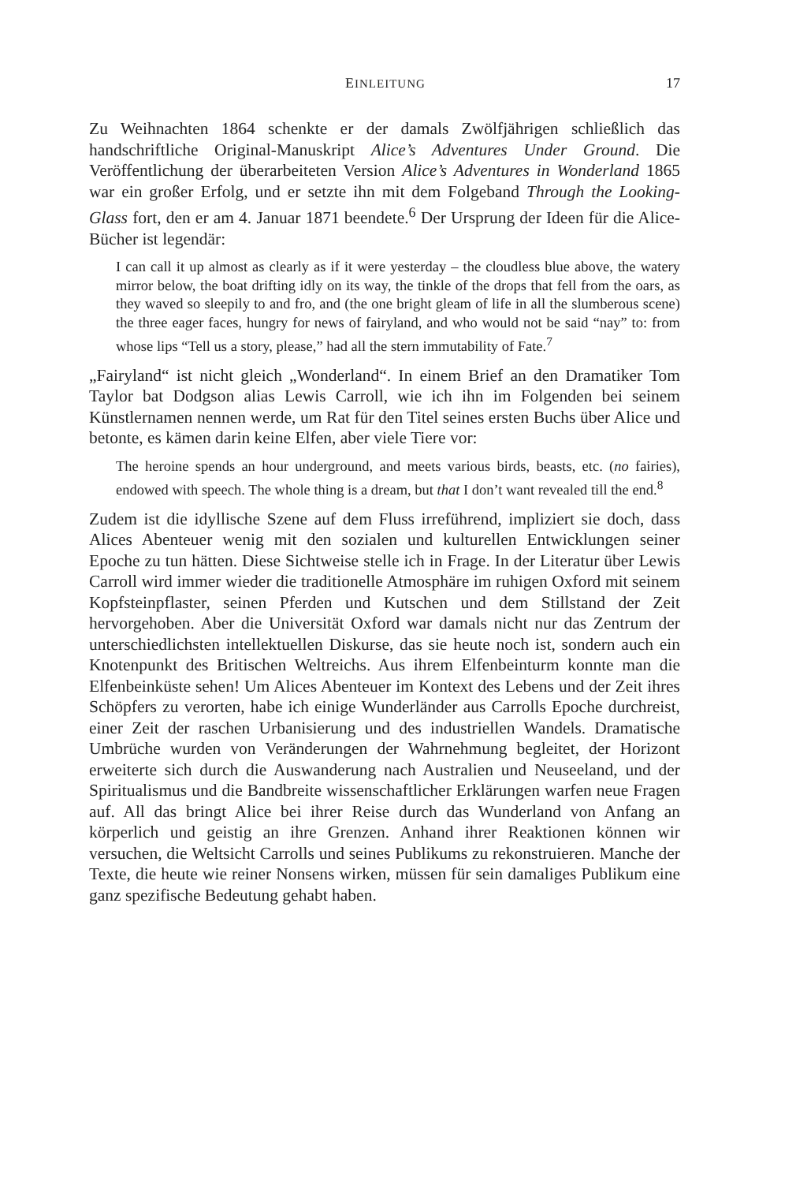EINLEITUNG 17
Zu Weihnachten 1864 schenkte er der damals Zwölfjährigen schließlich das handschriftliche Original-Manuskript Alice’s Adventures Under Ground. Die Veröffentlichung der überarbeiteten Version Alice’s Adventures in Wonderland 1865 war ein großer Erfolg, und er setzte ihn mit dem Folgeband Through the Looking-Glass fort, den er am 4. Januar 1871 beendete.<sup>6</sup> Der Ursprung der Ideen für die Alice-Bücher ist legendär:
I can call it up almost as clearly as if it were yesterday – the cloudless blue above, the watery mirror below, the boat drifting idly on its way, the tinkle of the drops that fell from the oars, as they waved so sleepily to and fro, and (the one bright gleam of life in all the slumberous scene) the three eager faces, hungry for news of fairyland, and who would not be said “nay” to: from whose lips “Tell us a story, please,” had all the stern immutability of Fate.<sup>7</sup>
„Fairyland“ ist nicht gleich „Wonderland“. In einem Brief an den Dramatiker Tom Taylor bat Dodgson alias Lewis Carroll, wie ich ihn im Folgenden bei seinem Künstlernamen nennen werde, um Rat für den Titel seines ersten Buchs über Alice und betonte, es kämen darin keine Elfen, aber viele Tiere vor:
The heroine spends an hour underground, and meets various birds, beasts, etc. (no fairies), endowed with speech. The whole thing is a dream, but that I don’t want revealed till the end.<sup>8</sup>
Zudem ist die idyllische Szene auf dem Fluss irreführend, impliziert sie doch, dass Alices Abenteuer wenig mit den sozialen und kulturellen Entwicklungen seiner Epoche zu tun hätten. Diese Sichtweise stelle ich in Frage. In der Literatur über Lewis Carroll wird immer wieder die traditionelle Atmosphäre im ruhigen Oxford mit seinem Kopfsteinpflaster, seinen Pferden und Kutschen und dem Stillstand der Zeit hervorgehoben. Aber die Universität Oxford war damals nicht nur das Zentrum der unterschiedlichsten intellektuellen Diskurse, das sie heute noch ist, sondern auch ein Knotenpunkt des Britischen Weltreichs. Aus ihrem Elfenbeinturm konnte man die Elfenbeinküste sehen! Um Alices Abenteuer im Kontext des Lebens und der Zeit ihres Schöpfers zu verorten, habe ich einige Wunderländer aus Carrolls Epoche durchreist, einer Zeit der raschen Urbanisierung und des industriellen Wandels. Dramatische Umbrüche wurden von Veränderungen der Wahrnehmung begleitet, der Horizont erweiterte sich durch die Auswanderung nach Australien und Neuseeland, und der Spiritualismus und die Bandbreite wissenschaftlicher Erklärungen warfen neue Fragen auf. All das bringt Alice bei ihrer Reise durch das Wunderland von Anfang an körperlich und geistig an ihre Grenzen. Anhand ihrer Reaktionen können wir versuchen, die Weltsicht Carrolls und seines Publikums zu rekonstruieren. Manche der Texte, die heute wie reiner Nonsens wirken, müssen für sein damaliges Publikum eine ganz spezifische Bedeutung gehabt haben.